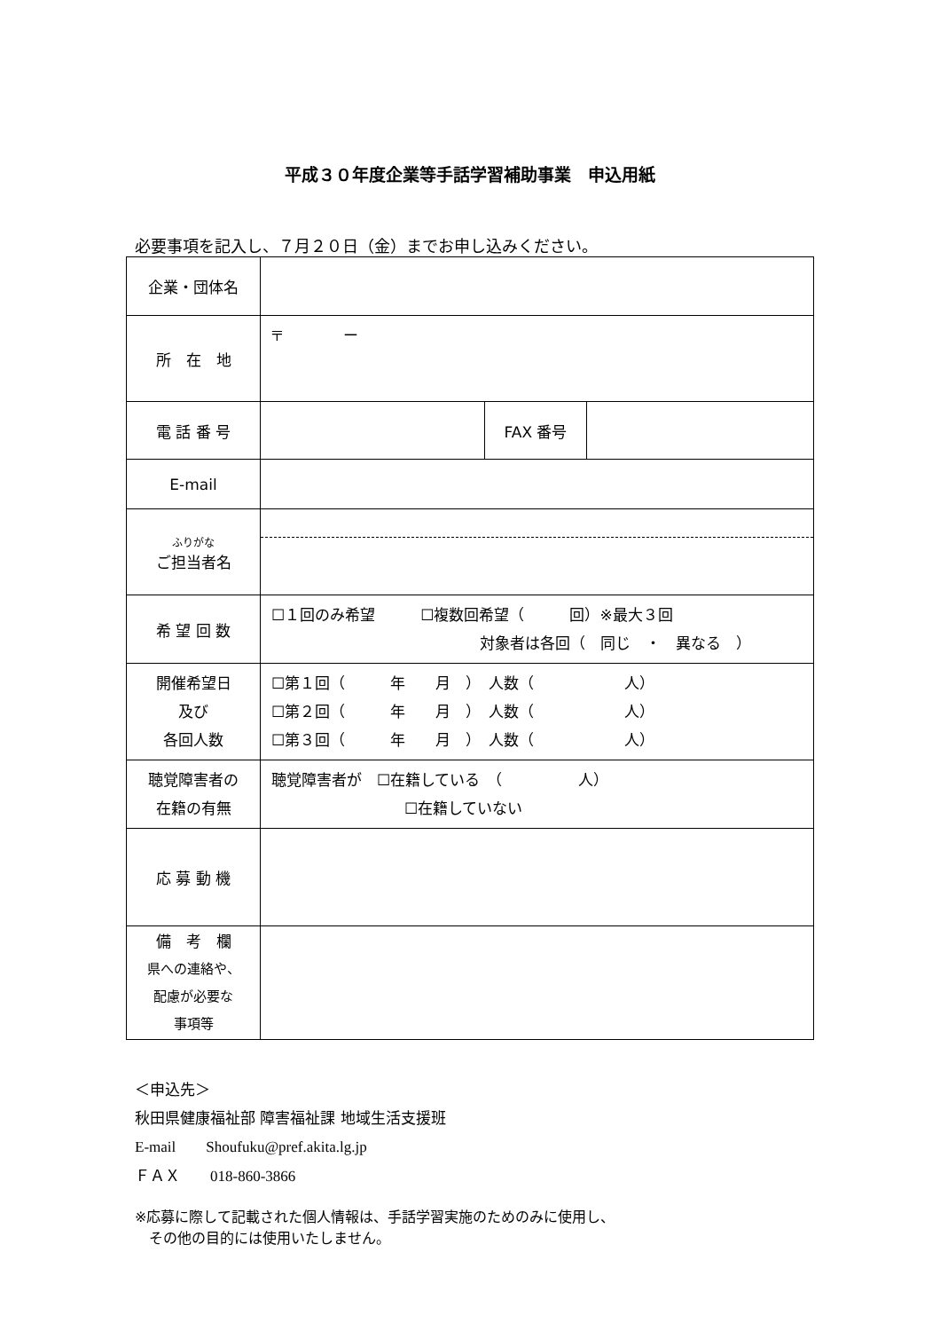平成３０年度企業等手話学習補助事業　申込用紙
必要事項を記入し、７月２０日（金）までお申し込みください。
| 企業・団体名 | | | |
| 所 在 地 | 〒 ー | | |
| 電 話 番 号 | | FAX 番号 | |
| E-mail | | | |
| ふりがな ご担当者名 | | | |
| 希 望 回 数 | ☐１回のみ希望 ☐複数回希望（ 回）※最大３回 対象者は各回（ 同じ ・ 異なる ） | | |
| 開催希望日 及び 各回人数 | ☐第１回（ 年 月 ） 人数（ 人） ☐第２回（ 年 月 ） 人数（ 人） ☐第３回（ 年 月 ） 人数（ 人） | | |
| 聴覚障害者の 在籍の有無 | 聴覚障害者が ☐在籍している （ 人） ☐在籍していない | | |
| 応 募 動 機 | | | |
| 備 考 欄 県への連絡や、 配慮が必要な 事項等 | | | |
＜申込先＞
秋田県健康福祉部 障害福祉課 地域生活支援班
E-mail　　Shoufuku@pref.akita.lg.jp
ＦＡＸ　　018-860-3866
※応募に際して記載された個人情報は、手話学習実施のためのみに使用し、
　その他の目的には使用いたしません。